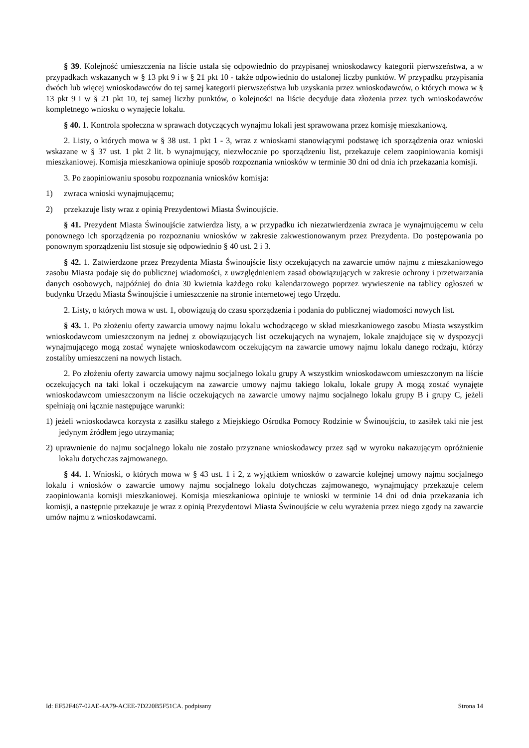§ 39. Kolejność umieszczenia na liście ustala się odpowiednio do przypisanej wnioskodawcy kategorii pierwszeństwa, a w przypadkach wskazanych w § 13 pkt 9 i w § 21 pkt 10 - także odpowiednio do ustalonej liczby punktów. W przypadku przypisania dwóch lub więcej wnioskodawców do tej samej kategorii pierwszeństwa lub uzyskania przez wnioskodawców, o których mowa w § 13 pkt 9 i w § 21 pkt 10, tej samej liczby punktów, o kolejności na liście decyduje data złożenia przez tych wnioskodawców kompletnego wniosku o wynajęcie lokalu.
§ 40. 1. Kontrola społeczna w sprawach dotyczących wynajmu lokali jest sprawowana przez komisję mieszkaniową.
2. Listy, o których mowa w § 38 ust. 1 pkt 1 - 3, wraz z wnioskami stanowiącymi podstawę ich sporządzenia oraz wnioski wskazane w § 37 ust. 1 pkt 2 lit. b wynajmujący, niezwłocznie po sporządzeniu list, przekazuje celem zaopiniowania komisji mieszkaniowej. Komisja mieszkaniowa opiniuje sposób rozpoznania wniosków w terminie 30 dni od dnia ich przekazania komisji.
3. Po zaopiniowaniu sposobu rozpoznania wniosków komisja:
1) zwraca wnioski wynajmującemu;
2) przekazuje listy wraz z opinią Prezydentowi Miasta Świnoujście.
§ 41. Prezydent Miasta Świnoujście zatwierdza listy, a w przypadku ich niezatwierdzenia zwraca je wynajmującemu w celu ponownego ich sporządzenia po rozpoznaniu wniosków w zakresie zakwestionowanym przez Prezydenta. Do postępowania po ponownym sporządzeniu list stosuje się odpowiednio § 40 ust. 2 i 3.
§ 42. 1. Zatwierdzone przez Prezydenta Miasta Świnoujście listy oczekujących na zawarcie umów najmu z mieszkaniowego zasobu Miasta podaje się do publicznej wiadomości, z uwzględnieniem zasad obowiązujących w zakresie ochrony i przetwarzania danych osobowych, najpóźniej do dnia 30 kwietnia każdego roku kalendarzowego poprzez wywieszenie na tablicy ogłoszeń w budynku Urzędu Miasta Świnoujście i umieszczenie na stronie internetowej tego Urzędu.
2. Listy, o których mowa w ust. 1, obowiązują do czasu sporządzenia i podania do publicznej wiadomości nowych list.
§ 43. 1. Po złożeniu oferty zawarcia umowy najmu lokalu wchodzącego w skład mieszkaniowego zasobu Miasta wszystkim wnioskodawcom umieszczonym na jednej z obowiązujących list oczekujących na wynajem, lokale znajdujące się w dyspozycji wynajmującego mogą zostać wynajęte wnioskodawcom oczekującym na zawarcie umowy najmu lokalu danego rodzaju, którzy zostaliby umieszczeni na nowych listach.
2. Po złożeniu oferty zawarcia umowy najmu socjalnego lokalu grupy A wszystkim wnioskodawcom umieszczonym na liście oczekujących na taki lokal i oczekującym na zawarcie umowy najmu takiego lokalu, lokale grupy A mogą zostać wynajęte wnioskodawcom umieszczonym na liście oczekujących na zawarcie umowy najmu socjalnego lokalu grupy B i grupy C, jeżeli spełniają oni łącznie następujące warunki:
1) jeżeli wnioskodawca korzysta z zasiłku stałego z Miejskiego Ośrodka Pomocy Rodzinie w Świnoujściu, to zasiłek taki nie jest jedynym źródłem jego utrzymania;
2) uprawnienie do najmu socjalnego lokalu nie zostało przyznane wnioskodawcy przez sąd w wyroku nakazującym opróżnienie lokalu dotychczas zajmowanego.
§ 44. 1. Wnioski, o których mowa w § 43 ust. 1 i 2, z wyjątkiem wniosków o zawarcie kolejnej umowy najmu socjalnego lokalu i wniosków o zawarcie umowy najmu socjalnego lokalu dotychczas zajmowanego, wynajmujący przekazuje celem zaopiniowania komisji mieszkaniowej. Komisja mieszkaniowa opiniuje te wnioski w terminie 14 dni od dnia przekazania ich komisji, a następnie przekazuje je wraz z opinią Prezydentowi Miasta Świnoujście w celu wyrażenia przez niego zgody na zawarcie umów najmu z wnioskodawcami.
Id: EF52F467-02AE-4A79-ACEE-7D220B5F51CA. podpisany Strona 14